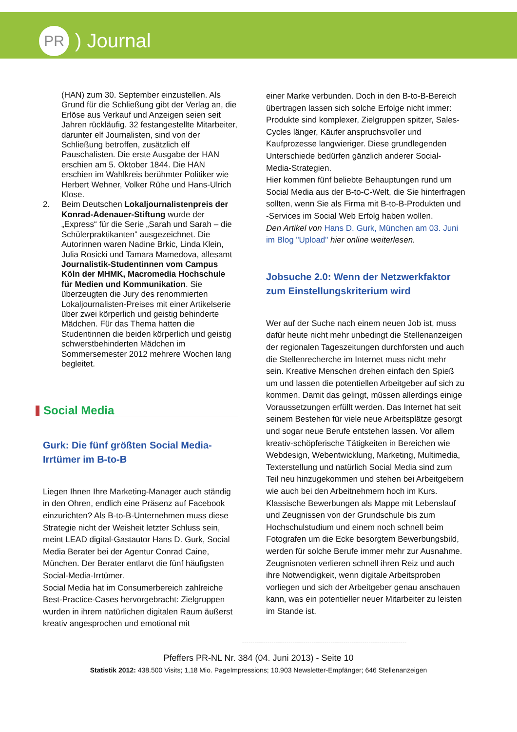PR
) Journal
(HAN) zum 30. September einzustellen. Als Grund für die Schließung gibt der Verlag an, die Erlöse aus Verkauf und Anzeigen seien seit Jahren rückläufig. 32 festangestellte Mitarbeiter, darunter elf Journalisten, sind von der Schließung betroffen, zusätzlich elf Pauschalisten. Die erste Ausgabe der HAN erschien am 5. Oktober 1844. Die HAN erschien im Wahlkreis berühmter Politiker wie Herbert Wehner, Volker Rühe und Hans-Ulrich Klose.
2. Beim Deutschen Lokaljournalistenpreis der Konrad-Adenauer-Stiftung wurde der „Express“ für die Serie „Sarah und Sarah – die Schülerpraktikanten“ ausgezeichnet. Die Autorinnen waren Nadine Brkic, Linda Klein, Julia Rosicki und Tamara Mamedova, allesamt Journalistik-Studentinnen vom Campus Köln der MHMK, Macromedia Hochschule für Medien und Kommunikation. Sie überzeugten die Jury des renommierten Lokaljournalisten-Preises mit einer Artikelserie über zwei körperlich und geistig behinderte Mädchen. Für das Thema hatten die Studentinnen die beiden körperlich und geistig schwerstbehinderten Mädchen im Sommersemester 2012 mehrere Wochen lang begleitet.
Social Media
Gurk: Die fünf größten Social Media-Irrtümer im B-to-B
Liegen Ihnen Ihre Marketing-Manager auch ständig in den Ohren, endlich eine Präsenz auf Facebook einzurichten? Als B-to-B-Unternehmen muss diese Strategie nicht der Weisheit letzter Schluss sein, meint LEAD digital-Gastautor Hans D. Gurk, Social Media Berater bei der Agentur Conrad Caine, München. Der Berater entlarvt die fünf häufigsten Social-Media-Irrtümer.
Social Media hat im Consumerbereich zahlreiche Best-Practice-Cases hervorgebracht: Zielgruppen wurden in ihrem natürlichen digitalen Raum äußerst kreativ angesprochen und emotional mit
einer Marke verbunden. Doch in den B-to-B-Bereich übertragen lassen sich solche Erfolge nicht immer: Produkte sind komplexer, Zielgruppen spitzer, Sales-Cycles länger, Käufer anspruchsvoller und Kaufprozesse langwieriger. Diese grundlegenden Unterschiede bedürfen gänzlich anderer Social-Media-Strategien.
Hier kommen fünf beliebte Behauptungen rund um Social Media aus der B-to-C-Welt, die Sie hinterfragen sollten, wenn Sie als Firma mit B-to-B-Produkten und -Services im Social Web Erfolg haben wollen.
Den Artikel von Hans D. Gurk, München am 03. Juni im Blog "Upload" hier online weiterlesen.
Jobsuche 2.0: Wenn der Netzwerkfaktor zum Einstellungskriterium wird
Wer auf der Suche nach einem neuen Job ist, muss dafür heute nicht mehr unbedingt die Stellenanzeigen der regionalen Tageszeitungen durchforsten und auch die Stellenrecherche im Internet muss nicht mehr sein. Kreative Menschen drehen einfach den Spieß um und lassen die potentiellen Arbeitgeber auf sich zu kommen. Damit das gelingt, müssen allerdings einige Voraussetzungen erfüllt werden. Das Internet hat seit seinem Bestehen für viele neue Arbeitsplätze gesorgt und sogar neue Berufe entstehen lassen. Vor allem kreativ-schöpferische Tätigkeiten in Bereichen wie Webdesign, Webentwicklung, Marketing, Multimedia, Texterstellung und natürlich Social Media sind zum Teil neu hinzugekommen und stehen bei Arbeitgebern wie auch bei den Arbeitnehmern hoch im Kurs. Klassische Bewerbungen als Mappe mit Lebenslauf und Zeugnissen von der Grundschule bis zum Hochschulstudium und einem noch schnell beim Fotografen um die Ecke besorgtem Bewerbungsbild, werden für solche Berufe immer mehr zur Ausnahme. Zeugnisnoten verlieren schnell ihren Reiz und auch ihre Notwendigkeit, wenn digitale Arbeitsproben vorliegen und sich der Arbeitgeber genau anschauen kann, was ein potentieller neuer Mitarbeiter zu leisten im Stande ist.
------------------------------------------------------------------------------
Pfeffers PR-NL Nr. 384 (04. Juni 2013) - Seite 10
Statistik 2012: 438.500 Visits; 1,18 Mio. PageImpressions; 10.903 Newsletter-Empfänger; 646 Stellenanzeigen